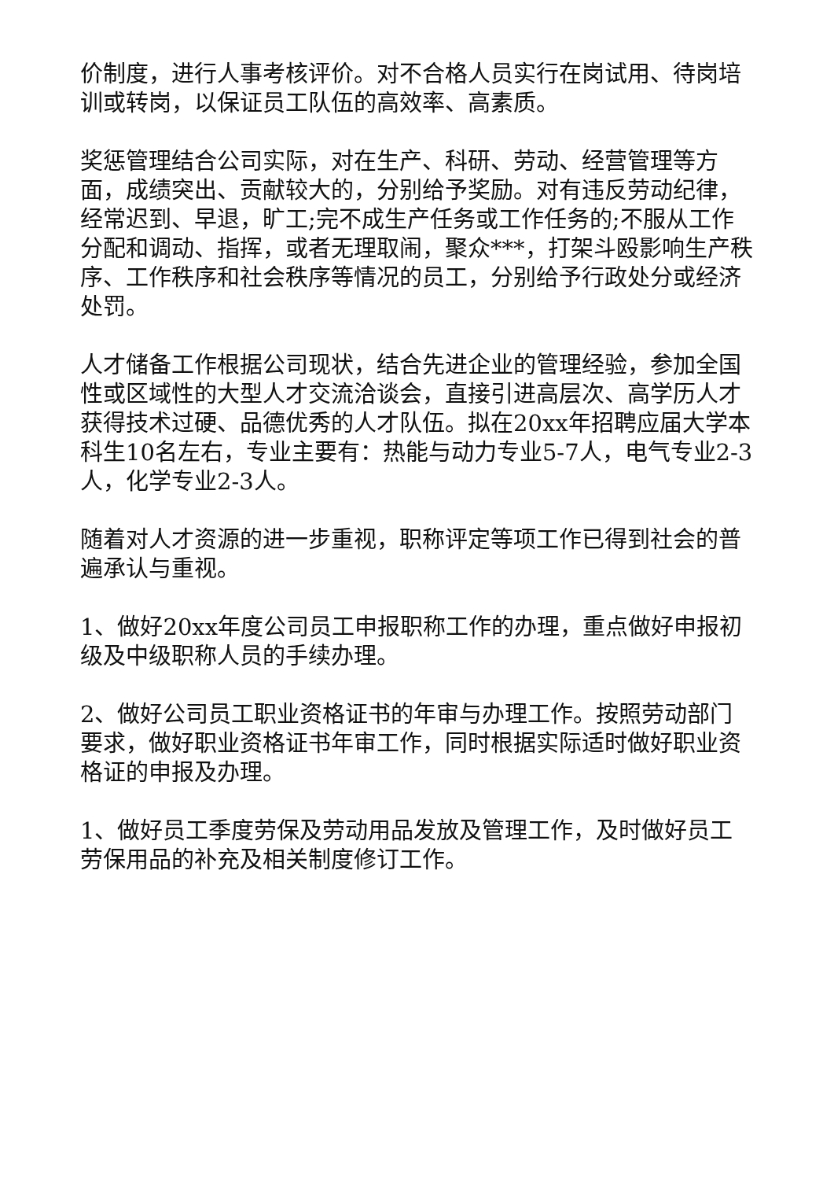价制度，进行人事考核评价。对不合格人员实行在岗试用、待岗培训或转岗，以保证员工队伍的高效率、高素质。
奖惩管理结合公司实际，对在生产、科研、劳动、经营管理等方面，成绩突出、贡献较大的，分别给予奖励。对有违反劳动纪律，经常迟到、早退，旷工;完不成生产任务或工作任务的;不服从工作分配和调动、指挥，或者无理取闹，聚众***，打架斗殴影响生产秩序、工作秩序和社会秩序等情况的员工，分别给予行政处分或经济处罚。
人才储备工作根据公司现状，结合先进企业的管理经验，参加全国性或区域性的大型人才交流洽谈会，直接引进高层次、高学历人才获得技术过硬、品德优秀的人才队伍。拟在20xx年招聘应届大学本科生10名左右，专业主要有：热能与动力专业5-7人，电气专业2-3人，化学专业2-3人。
随着对人才资源的进一步重视，职称评定等项工作已得到社会的普遍承认与重视。
1、做好20xx年度公司员工申报职称工作的办理，重点做好申报初级及中级职称人员的手续办理。
2、做好公司员工职业资格证书的年审与办理工作。按照劳动部门要求，做好职业资格证书年审工作，同时根据实际适时做好职业资格证的申报及办理。
1、做好员工季度劳保及劳动用品发放及管理工作，及时做好员工劳保用品的补充及相关制度修订工作。